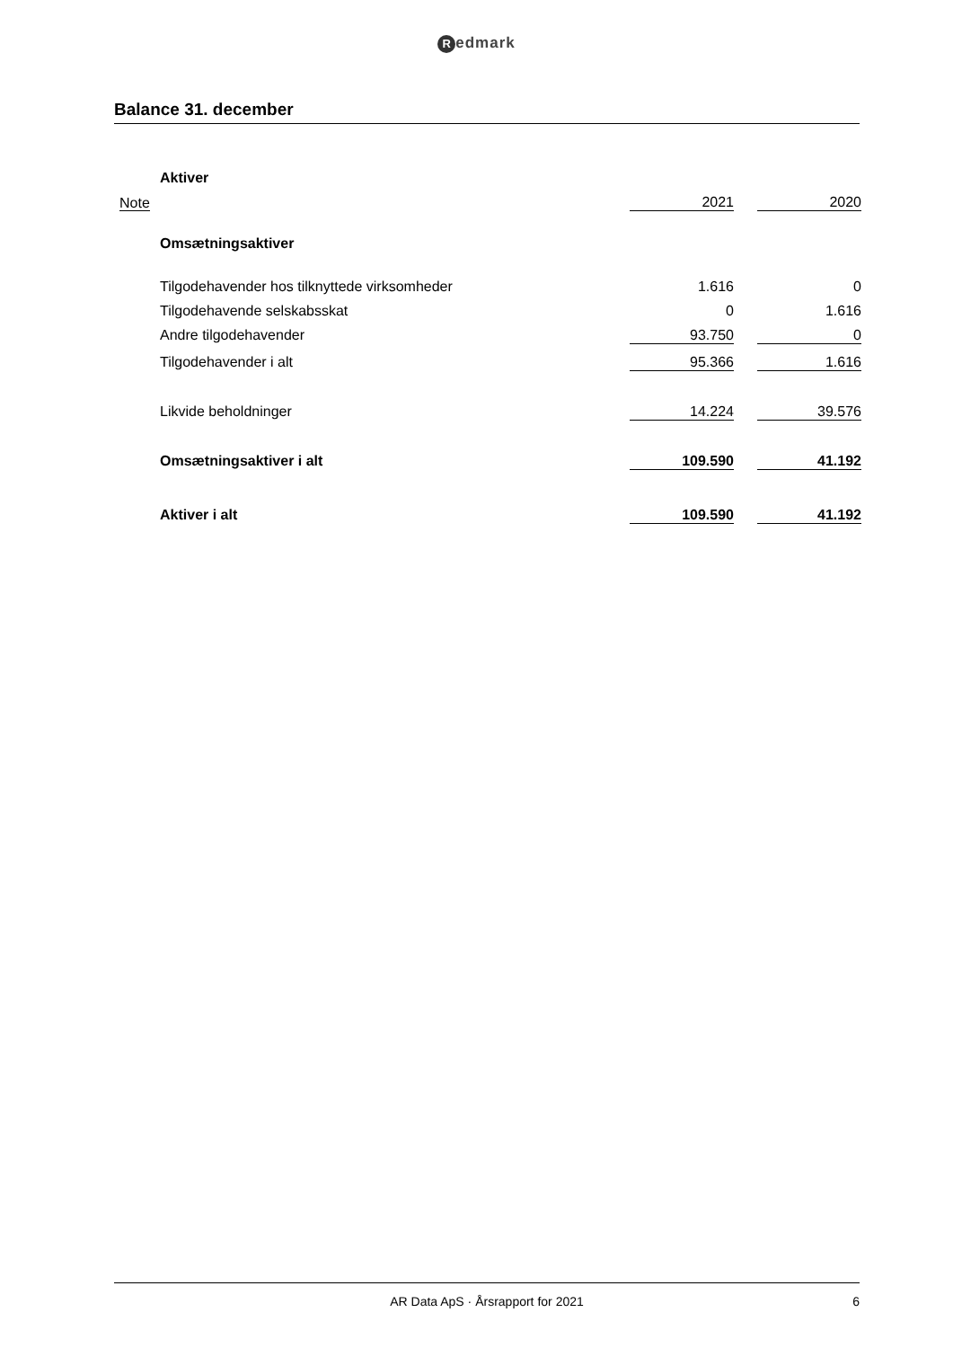Redmark
Balance 31. december
| | | Aktiver | | | |
| | Note | | 2021 | | 2020 |
| | | Omsætningsaktiver | | | |
| | | Tilgodehavender hos tilknyttede virksomheder | 1.616 | | 0 |
| | | Tilgodehavende selskabsskat | 0 | | 1.616 |
| | | Andre tilgodehavender | 93.750 | | 0 |
| | | Tilgodehavender i alt | 95.366 | | 1.616 |
| | | Likvide beholdninger | 14.224 | | 39.576 |
| | | Omsætningsaktiver i alt | 109.590 | | 41.192 |
| | | Aktiver i alt | 109.590 | | 41.192 |
AR Data ApS · Årsrapport for 2021 6